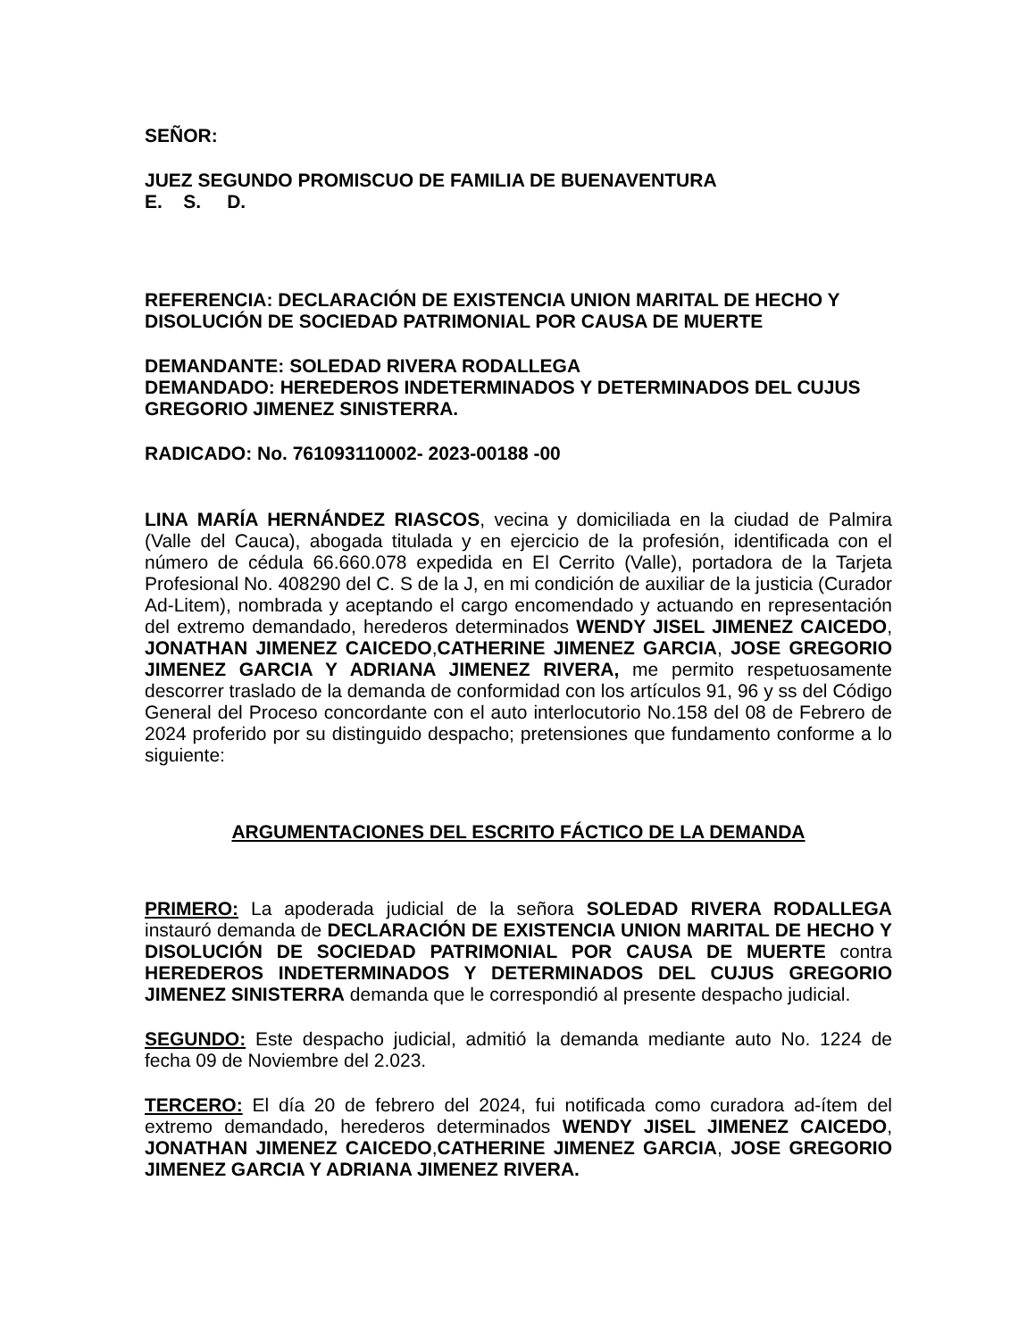SEÑOR:
JUEZ SEGUNDO PROMISCUO DE FAMILIA DE BUENAVENTURA
E. S. D.
REFERENCIA: DECLARACIÓN DE EXISTENCIA UNION MARITAL DE HECHO Y DISOLUCIÓN DE SOCIEDAD PATRIMONIAL POR CAUSA DE MUERTE
DEMANDANTE: SOLEDAD RIVERA RODALLEGA
DEMANDADO: HEREDEROS INDETERMINADOS Y DETERMINADOS DEL CUJUS GREGORIO JIMENEZ SINISTERRA.
RADICADO: No. 761093110002- 2023-00188 -00
LINA MARÍA HERNÁNDEZ RIASCOS, vecina y domiciliada en la ciudad de Palmira (Valle del Cauca), abogada titulada y en ejercicio de la profesión, identificada con el número de cédula 66.660.078 expedida en El Cerrito (Valle), portadora de la Tarjeta Profesional No. 408290 del C. S de la J, en mi condición de auxiliar de la justicia (Curador Ad-Litem), nombrada y aceptando el cargo encomendado y actuando en representación del extremo demandado, herederos determinados WENDY JISEL JIMENEZ CAICEDO, JONATHAN JIMENEZ CAICEDO,CATHERINE JIMENEZ GARCIA, JOSE GREGORIO JIMENEZ GARCIA Y ADRIANA JIMENEZ RIVERA, me permito respetuosamente descorrer traslado de la demanda de conformidad con los artículos 91, 96 y ss del Código General del Proceso concordante con el auto interlocutorio No.158 del 08 de Febrero de 2024 proferido por su distinguido despacho; pretensiones que fundamento conforme a lo siguiente:
ARGUMENTACIONES DEL ESCRITO FÁCTICO DE LA DEMANDA
PRIMERO: La apoderada judicial de la señora SOLEDAD RIVERA RODALLEGA instauró demanda de DECLARACIÓN DE EXISTENCIA UNION MARITAL DE HECHO Y DISOLUCIÓN DE SOCIEDAD PATRIMONIAL POR CAUSA DE MUERTE contra HEREDEROS INDETERMINADOS Y DETERMINADOS DEL CUJUS GREGORIO JIMENEZ SINISTERRA demanda que le correspondió al presente despacho judicial.
SEGUNDO: Este despacho judicial, admitió la demanda mediante auto No. 1224 de fecha 09 de Noviembre del 2.023.
TERCERO: El día 20 de febrero del 2024, fui notificada como curadora ad-ítem del extremo demandado, herederos determinados WENDY JISEL JIMENEZ CAICEDO, JONATHAN JIMENEZ CAICEDO,CATHERINE JIMENEZ GARCIA, JOSE GREGORIO JIMENEZ GARCIA Y ADRIANA JIMENEZ RIVERA.